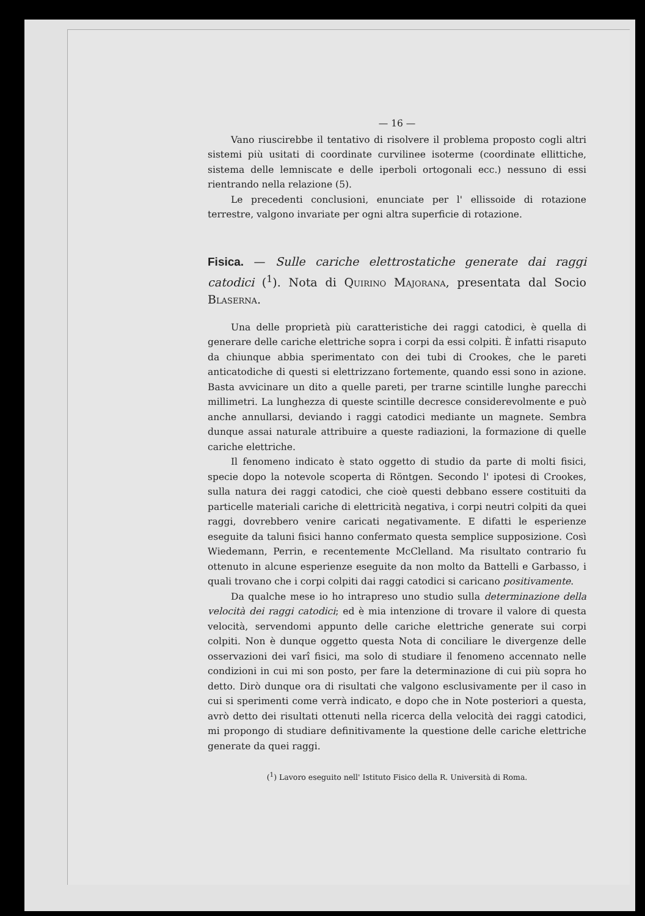— 16 —
Vano riuscirebbe il tentativo di risolvere il problema proposto cogli altri sistemi più usitati di coordinate curvilinee isoterme (coordinate ellittiche, sistema delle lemniscate e delle iperboli ortogonali ecc.) nessuno di essi rientrando nella relazione (5).
Le precedenti conclusioni, enunciate per l' ellissoide di rotazione terrestre, valgono invariate per ogni altra superficie di rotazione.
Fisica. — Sulle cariche elettrostatiche generate dai raggi catodici (<sup>1</sup>). Nota di Quirino Majorana, presentata dal Socio Blaserna.
Una delle proprietà più caratteristiche dei raggi catodici, è quella di generare delle cariche elettriche sopra i corpi da essi colpiti. È infatti risaputo da chiunque abbia sperimentato con dei tubi di Crookes, che le pareti anticatodiche di questi si elettrizzano fortemente, quando essi sono in azione. Basta avvicinare un dito a quelle pareti, per trarne scintille lunghe parecchi millimetri. La lunghezza di queste scintille decresce considerevolmente e può anche annullarsi, deviando i raggi catodici mediante un magnete. Sembra dunque assai naturale attribuire a queste radiazioni, la formazione di quelle cariche elettriche.
Il fenomeno indicato è stato oggetto di studio da parte di molti fisici, specie dopo la notevole scoperta di Röntgen. Secondo l' ipotesi di Crookes, sulla natura dei raggi catodici, che cioè questi debbano essere costituiti da particelle materiali cariche di elettricità negativa, i corpi neutri colpiti da quei raggi, dovrebbero venire caricati negativamente. E difatti le esperienze eseguite da taluni fisici hanno confermato questa semplice supposizione. Così Wiedemann, Perrin, e recentemente McClelland. Ma risultato contrario fu ottenuto in alcune esperienze eseguite da non molto da Battelli e Garbasso, i quali trovano che i corpi colpiti dai raggi catodici si caricano positivamente.
Da qualche mese io ho intrapreso uno studio sulla determinazione della velocità dei raggi catodici; ed è mia intenzione di trovare il valore di questa velocità, servendomi appunto delle cariche elettriche generate sui corpi colpiti. Non è dunque oggetto questa Nota di conciliare le divergenze delle osservazioni dei varî fisici, ma solo di studiare il fenomeno accennato nelle condizioni in cui mi son posto, per fare la determinazione di cui più sopra ho detto. Dirò dunque ora di risultati che valgono esclusivamente per il caso in cui si sperimenti come verrà indicato, e dopo che in Note posteriori a questa, avrò detto dei risultati ottenuti nella ricerca della velocità dei raggi catodici, mi propongo di studiare definitivamente la questione delle cariche elettriche generate da quei raggi.
(<sup>1</sup>) Lavoro eseguito nell' Istituto Fisico della R. Università di Roma.